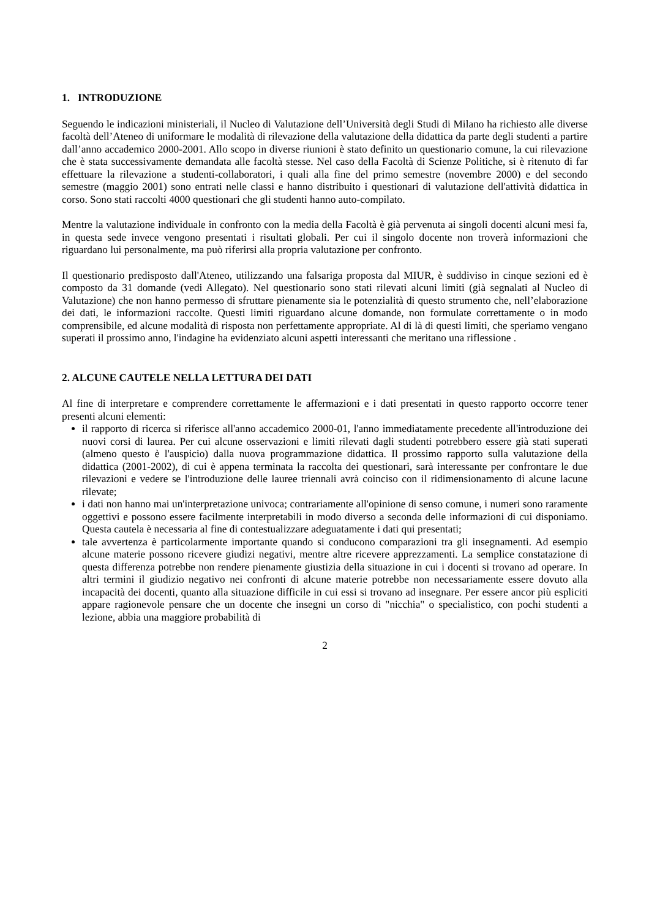1. INTRODUZIONE
Seguendo le indicazioni ministeriali, il Nucleo di Valutazione dell’Università degli Studi di Milano ha richiesto alle diverse facoltà dell’Ateneo di uniformare le modalità di rilevazione della valutazione della didattica da parte degli studenti a partire dall’anno accademico 2000-2001. Allo scopo in diverse riunioni è stato definito un questionario comune, la cui rilevazione che è stata successivamente demandata alle facoltà stesse. Nel caso della Facoltà di Scienze Politiche, si è ritenuto di far effettuare la rilevazione a studenti-collaboratori, i quali alla fine del primo semestre (novembre 2000) e del secondo semestre (maggio 2001) sono entrati nelle classi e hanno distribuito i questionari di valutazione dell'attività didattica in corso. Sono stati raccolti 4000 questionari che gli studenti hanno auto-compilato.
Mentre la valutazione individuale in confronto con la media della Facoltà è già pervenuta ai singoli docenti alcuni mesi fa, in questa sede invece vengono presentati i risultati globali. Per cui il singolo docente non troverà informazioni che riguardano lui personalmente, ma può riferirsi alla propria valutazione per confronto.
Il questionario predisposto dall'Ateneo, utilizzando una falsariga proposta dal MIUR, è suddiviso in cinque sezioni ed è composto da 31 domande (vedi Allegato). Nel questionario sono stati rilevati alcuni limiti (già segnalati al Nucleo di Valutazione) che non hanno permesso di sfruttare pienamente sia le potenzialità di questo strumento che, nell’elaborazione dei dati, le informazioni raccolte. Questi limiti riguardano alcune domande, non formulate correttamente o in modo comprensibile, ed alcune modalità di risposta non perfettamente appropriate. Al di là di questi limiti, che speriamo vengano superati il prossimo anno, l'indagine ha evidenziato alcuni aspetti interessanti che meritano una riflessione .
2. ALCUNE CAUTELE NELLA LETTURA DEI DATI
Al fine di interpretare e comprendere correttamente le affermazioni e i dati presentati in questo rapporto occorre tener presenti alcuni elementi:
il rapporto di ricerca si riferisce all'anno accademico 2000-01, l'anno immediatamente precedente all'introduzione dei nuovi corsi di laurea. Per cui alcune osservazioni e limiti rilevati dagli studenti potrebbero essere già stati superati (almeno questo è l'auspicio) dalla nuova programmazione didattica. Il prossimo rapporto sulla valutazione della didattica (2001-2002), di cui è appena terminata la raccolta dei questionari, sarà interessante per confrontare le due rilevazioni e vedere se l'introduzione delle lauree triennali avrà coinciso con il ridimensionamento di alcune lacune rilevate;
i dati non hanno mai un'interpretazione univoca; contrariamente all'opinione di senso comune, i numeri sono raramente oggettivi e possono essere facilmente interpretabili in modo diverso a seconda delle informazioni di cui disponiamo. Questa cautela è necessaria al fine di contestualizzare adeguatamente i dati qui presentati;
tale avvertenza è particolarmente importante quando si conducono comparazioni tra gli insegnamenti. Ad esempio alcune materie possono ricevere giudizi negativi, mentre altre ricevere apprezzamenti. La semplice constatazione di questa differenza potrebbe non rendere pienamente giustizia della situazione in cui i docenti si trovano ad operare. In altri termini il giudizio negativo nei confronti di alcune materie potrebbe non necessariamente essere dovuto alla incapacità dei docenti, quanto alla situazione difficile in cui essi si trovano ad insegnare. Per essere ancor più espliciti appare ragionevole pensare che un docente che insegni un corso di "nicchia" o specialistico, con pochi studenti a lezione, abbia una maggiore probabilità di
2